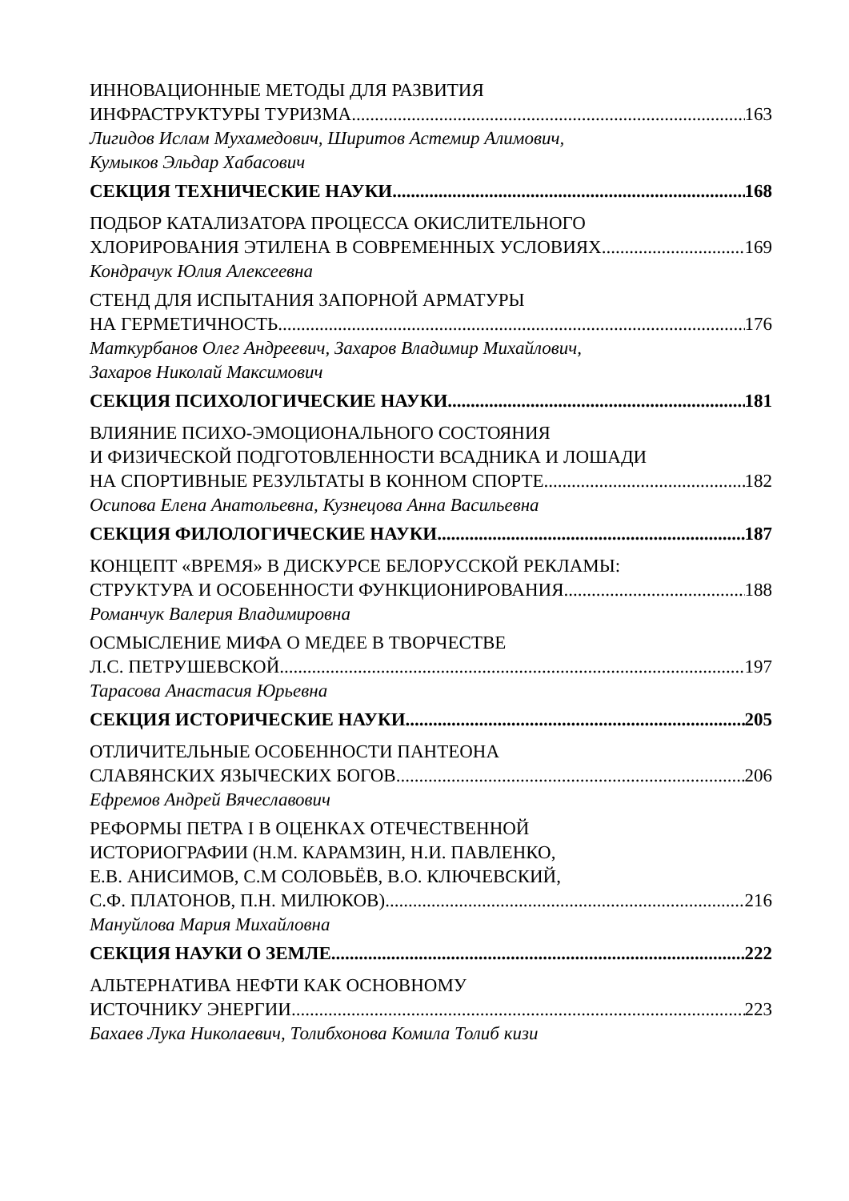ИННОВАЦИОННЫЕ МЕТОДЫ ДЛЯ РАЗВИТИЯ
ИНФРАСТРУКТУРЫ ТУРИЗМА 163
Лигидов Ислам Мухамедович, Ширитов Астемир Алимович,
Кумыков Эльдар Хабасович
СЕКЦИЯ ТЕХНИЧЕСКИЕ НАУКИ 168
ПОДБОР КАТАЛИЗАТОРА ПРОЦЕССА ОКИСЛИТЕЛЬНОГО
ХЛОРИРОВАНИЯ ЭТИЛЕНА В СОВРЕМЕННЫХ УСЛОВИЯХ 169
Кондрачук Юлия Алексеевна
СТЕНД ДЛЯ ИСПЫТАНИЯ ЗАПОРНОЙ АРМАТУРЫ
НА ГЕРМЕТИЧНОСТЬ 176
Маткурбанов Олег Андреевич, Захаров Владимир Михайлович,
Захаров Николай Максимович
СЕКЦИЯ ПСИХОЛОГИЧЕСКИЕ НАУКИ 181
ВЛИЯНИЕ ПСИХО-ЭМОЦИОНАЛЬНОГО СОСТОЯНИЯ
И ФИЗИЧЕСКОЙ ПОДГОТОВЛЕННОСТИ ВСАДНИКА И ЛОШАДИ
НА СПОРТИВНЫЕ РЕЗУЛЬТАТЫ В КОННОМ СПОРТЕ 182
Осипова Елена Анатольевна, Кузнецова Анна Васильевна
СЕКЦИЯ ФИЛОЛОГИЧЕСКИЕ НАУКИ 187
КОНЦЕПТ «ВРЕМЯ» В ДИСКУРСЕ БЕЛОРУССКОЙ РЕКЛАМЫ:
СТРУКТУРА И ОСОБЕННОСТИ ФУНКЦИОНИРОВАНИЯ 188
Романчук Валерия Владимировна
ОСМЫСЛЕНИЕ МИФА О МЕДЕЕ В ТВОРЧЕСТВЕ
Л.С. ПЕТРУШЕВСКОЙ 197
Тарасова Анастасия Юрьевна
СЕКЦИЯ ИСТОРИЧЕСКИЕ НАУКИ 205
ОТЛИЧИТЕЛЬНЫЕ ОСОБЕННОСТИ ПАНТЕОНА
СЛАВЯНСКИХ ЯЗЫЧЕСКИХ БОГОВ 206
Ефремов Андрей Вячеславович
РЕФОРМЫ ПЕТРА I В ОЦЕНКАХ ОТЕЧЕСТВЕННОЙ
ИСТОРИОГРАФИИ (Н.М. КАРАМЗИН, Н.И. ПАВЛЕНКО,
Е.В. АНИСИМОВ, С.М СОЛОВЬЁВ, В.О. КЛЮЧЕВСКИЙ,
С.Ф. ПЛАТОНОВ, П.Н. МИЛЮКОВ) 216
Мануйлова Мария Михайловна
СЕКЦИЯ НАУКИ О ЗЕМЛЕ 222
АЛЬТЕРНАТИВА НЕФТИ КАК ОСНОВНОМУ
ИСТОЧНИКУ ЭНЕРГИИ 223
Бахаев Лука Николаевич, Толибхонова Комила Толиб кизи